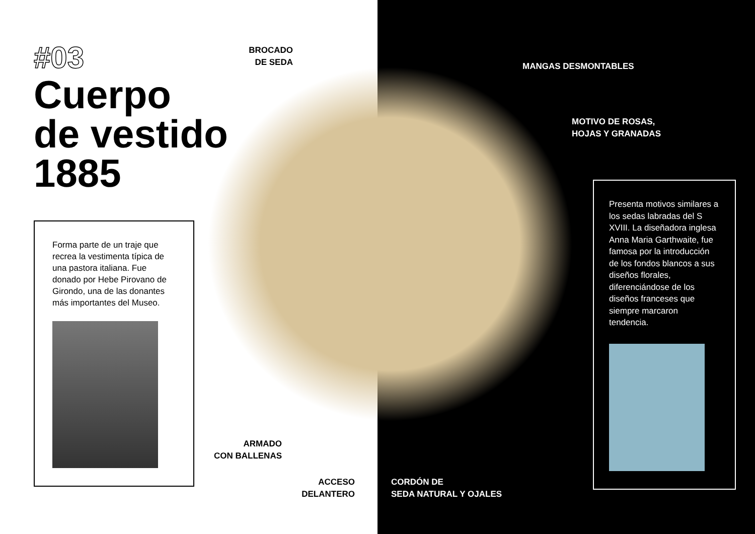#03
Cuerpo
de vestido
1885
Forma parte de un traje que recrea la vestimenta típica de una pastora italiana. Fue donado por Hebe Pirovano de Girondo, una de las donantes más importantes del Museo.
BROCADO
DE SEDA
MANGAS DESMONTABLES
MOTIVO DE ROSAS,
HOJAS Y GRANADAS
ARMADO
CON BALLENAS
ACCESO
DELANTERO
CORDÓN DE
SEDA NATURAL Y OJALES
Presenta motivos similares a los sedas labradas del S XVIII. La diseñadora inglesa Anna Maria Garthwaite, fue famosa por la introducción de los fondos blancos a sus diseños florales, diferenciándose de los diseños franceses que siempre marcaron tendencia.